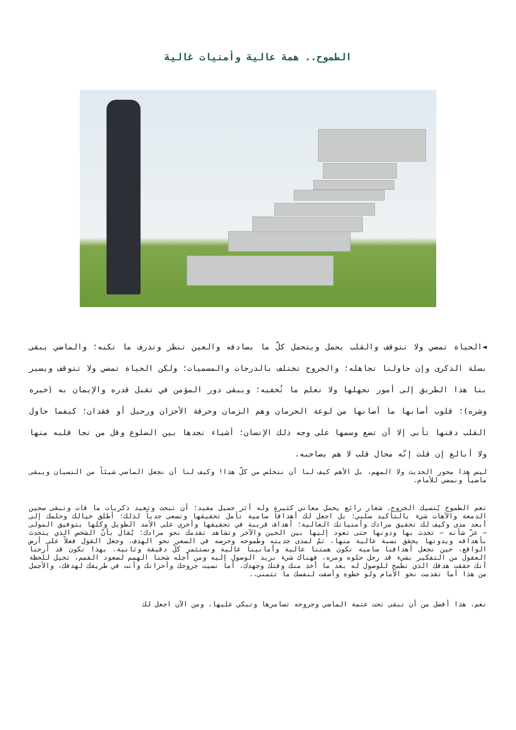الطموح.. همة عالية وأمنيات غالية
◄الحياة تمضي ولا تتوقف والقلب يحمل ويتحمل كلّ ما يصادفه والعين تنظر وتذرف ما تكنه؛ والماضي يبقى بسلة الذكرى وإن حاولنا تجاهله؛ والجروح تختلف بالدرجات والمسميات؛ ولكن الحياة تمضي ولا تتوقف ويسير بنا هذا الطريق إلى أمور نجهلها ولا نعلم ما تُخفيه؛ ويبقى دور المؤمن في تقبل قدره والإيمان به (خيره وشره)؛ قلوب أصابها ما أصابها من لوعة الحرمان وهم الزمان وحرقة الأحزان ورحيل أو فقدان؛ كيفما حاول القلب دفنها تأبى إلا أن تضع وسمها على وجه ذلك الإنسان؛ أشياء نجدها بين الضلوع وقل من نجا قلبه منها ولا أبالغ إن قلت إنّه محال قلب لا هم يصاحبه.
ليس هذا محور الحديث ولا المهم، بل الأهم كيف لنا أن نتخلص من كلّ هذا! وكيف لنا أن نجعل الماضي شيئاً من النسيان ويبقى ماضياً ونمضي للأمام.
نعم الطموح يُنسيك الجروح. شعار رائع يحمل معاني كثيرة وله أثر جميل مفيد؛ أن تبحث وتعيد ذكريات ما فات وتبقى سجين الدمعة والآهات شيء بالتأكيد سلبي؛ بل اجعل لك أهدافاً سامية تأمل تحقيقها وتسعى جدياً لذلك؛ أطلق خيالك وحلمك إلى أبعد مدى وكيف لك تحقيق مرادك وأمنياتك الغالية؛ أهداف قريبة في تحقيقها وأخرى على الأمد الطويل وكلها بتوفيق المولى – عزّ شأنه – تحدث بها ودونها حتى تعود إليها بين الحين والآخر وتشاهد تقدمك نحو مرادك؛ يُقال بأنّ الشخص الذي يتحدث بأهدافه ويدونها يحقق نسبة عالية منها، ثمّ لمدى جديته وطموحه وحرصه في السعي نحو الهدف، وجعل القول فعلاً على أرض الواقع، حين نجعل أهدافنا سامية تكون همتنا عالية وأمانينا غالية ونستثمر كلّ دقيقة وثانية، بهذا نكون قد أرحنا العقول من التفكير بشيء قد رحل حلوه ومره، فهناك شيء نريد الوصول إليه ومن أجله شحنا الهمم لصعود القمم، تخيل للحظة أنك حققت هدفك الذي تطمح للوصول له بعد ما أخذ منك وقتك وجهدك، أما نسيت جروحك وأحزانك وأنت في طريقك لهدفك، والأجمل من هذا أما تقدمت نحو الأمام ولو خطوة وأضفت لنفسك ما تتمنى..
نعم، هذا أفضل من أن تبقى تحت عتمة الماضي وجروحه تسامرها وتبكي عليها، ومن الآن اجعل لك